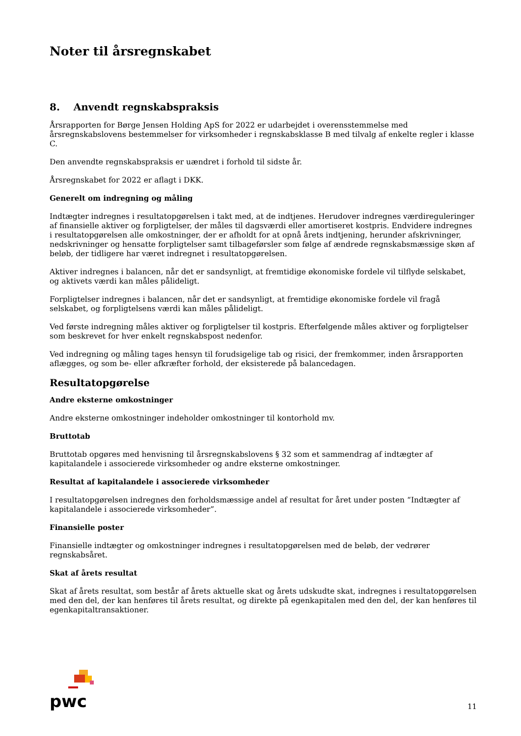Noter til årsregnskabet
8. Anvendt regnskabspraksis
Årsrapporten for Børge Jensen Holding ApS for 2022 er udarbejdet i overensstemmelse med årsregnskabslovens bestemmelser for virksomheder i regnskabsklasse B med tilvalg af enkelte regler i klasse C.
Den anvendte regnskabspraksis er uændret i forhold til sidste år.
Årsregnskabet for 2022 er aflagt i DKK.
Generelt om indregning og måling
Indtægter indregnes i resultatopgørelsen i takt med, at de indtjenes. Herudover indregnes værdireguleringer af finansielle aktiver og forpligtelser, der måles til dagsværdi eller amortiseret kostpris. Endvidere indregnes i resultatopgørelsen alle omkostninger, der er afholdt for at opnå årets indtjening, herunder afskrivninger, nedskrivninger og hensatte forpligtelser samt tilbageførsler som følge af ændrede regnskabsmæssige skøn af beløb, der tidligere har været indregnet i resultatopgørelsen.
Aktiver indregnes i balancen, når det er sandsynligt, at fremtidige økonomiske fordele vil tilflyde selskabet, og aktivets værdi kan måles pålideligt.
Forpligtelser indregnes i balancen, når det er sandsynligt, at fremtidige økonomiske fordele vil fragå selskabet, og forpligtelsens værdi kan måles pålideligt.
Ved første indregning måles aktiver og forpligtelser til kostpris. Efterfølgende måles aktiver og forpligtelser som beskrevet for hver enkelt regnskabspost nedenfor.
Ved indregning og måling tages hensyn til forudsigelige tab og risici, der fremkommer, inden årsrapporten aflægges, og som be- eller afkræfter forhold, der eksisterede på balancedagen.
Resultatopgørelse
Andre eksterne omkostninger
Andre eksterne omkostninger indeholder omkostninger til kontorhold mv.
Bruttotab
Bruttotab opgøres med henvisning til årsregnskabslovens § 32 som et sammendrag af indtægter af kapitalandele i associerede virksomheder og andre eksterne omkostninger.
Resultat af kapitalandele i associerede virksomheder
I resultatopgørelsen indregnes den forholdsmæssige andel af resultat for året under posten “Indtægter af kapitalandele i associerede virksomheder”.
Finansielle poster
Finansielle indtægter og omkostninger indregnes i resultatopgørelsen med de beløb, der vedrører regnskabsåret.
Skat af årets resultat
Skat af årets resultat, som består af årets aktuelle skat og årets udskudte skat, indregnes i resultatopgørelsen med den del, der kan henføres til årets resultat, og direkte på egenkapitalen med den del, der kan henføres til egenkapitaltransaktioner.
pwc
11